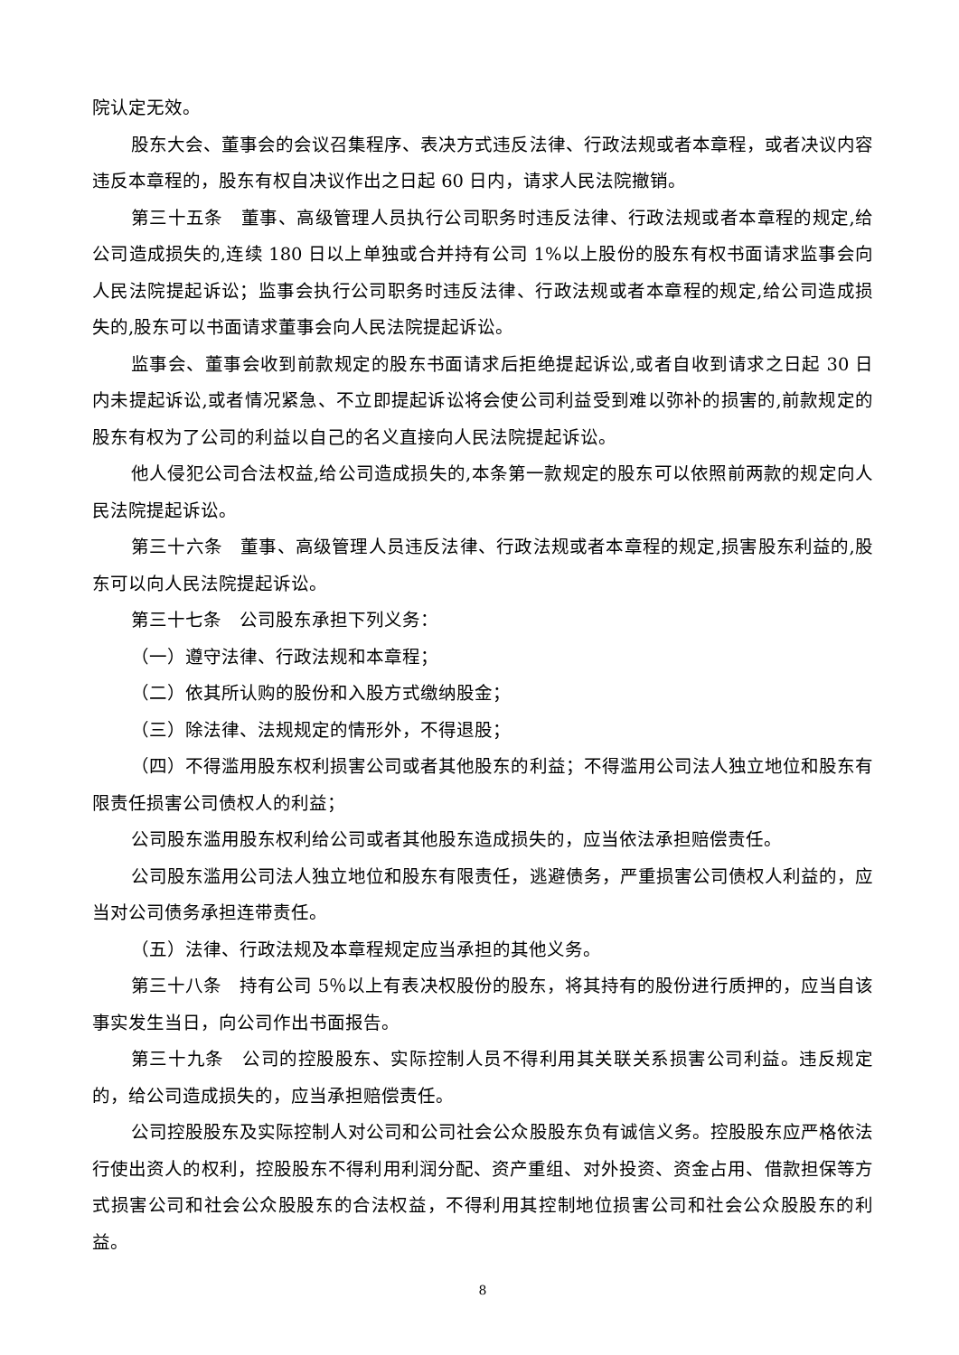院认定无效。
股东大会、董事会的会议召集程序、表决方式违反法律、行政法规或者本章程，或者决议内容违反本章程的，股东有权自决议作出之日起 60 日内，请求人民法院撤销。
第三十五条　董事、高级管理人员执行公司职务时违反法律、行政法规或者本章程的规定,给公司造成损失的,连续 180 日以上单独或合并持有公司 1%以上股份的股东有权书面请求监事会向人民法院提起诉讼；监事会执行公司职务时违反法律、行政法规或者本章程的规定,给公司造成损失的,股东可以书面请求董事会向人民法院提起诉讼。
监事会、董事会收到前款规定的股东书面请求后拒绝提起诉讼,或者自收到请求之日起 30 日内未提起诉讼,或者情况紧急、不立即提起诉讼将会使公司利益受到难以弥补的损害的,前款规定的股东有权为了公司的利益以自己的名义直接向人民法院提起诉讼。
他人侵犯公司合法权益,给公司造成损失的,本条第一款规定的股东可以依照前两款的规定向人民法院提起诉讼。
第三十六条　董事、高级管理人员违反法律、行政法规或者本章程的规定,损害股东利益的,股东可以向人民法院提起诉讼。
第三十七条　公司股东承担下列义务：
（一）遵守法律、行政法规和本章程；
（二）依其所认购的股份和入股方式缴纳股金；
（三）除法律、法规规定的情形外，不得退股；
（四）不得滥用股东权利损害公司或者其他股东的利益；不得滥用公司法人独立地位和股东有限责任损害公司债权人的利益；
公司股东滥用股东权利给公司或者其他股东造成损失的，应当依法承担赔偿责任。
公司股东滥用公司法人独立地位和股东有限责任，逃避债务，严重损害公司债权人利益的，应当对公司债务承担连带责任。
（五）法律、行政法规及本章程规定应当承担的其他义务。
第三十八条　持有公司 5％以上有表决权股份的股东，将其持有的股份进行质押的，应当自该事实发生当日，向公司作出书面报告。
第三十九条　公司的控股股东、实际控制人员不得利用其关联关系损害公司利益。违反规定的，给公司造成损失的，应当承担赔偿责任。
公司控股股东及实际控制人对公司和公司社会公众股股东负有诚信义务。控股股东应严格依法行使出资人的权利，控股股东不得利用利润分配、资产重组、对外投资、资金占用、借款担保等方式损害公司和社会公众股股东的合法权益，不得利用其控制地位损害公司和社会公众股股东的利益。
8